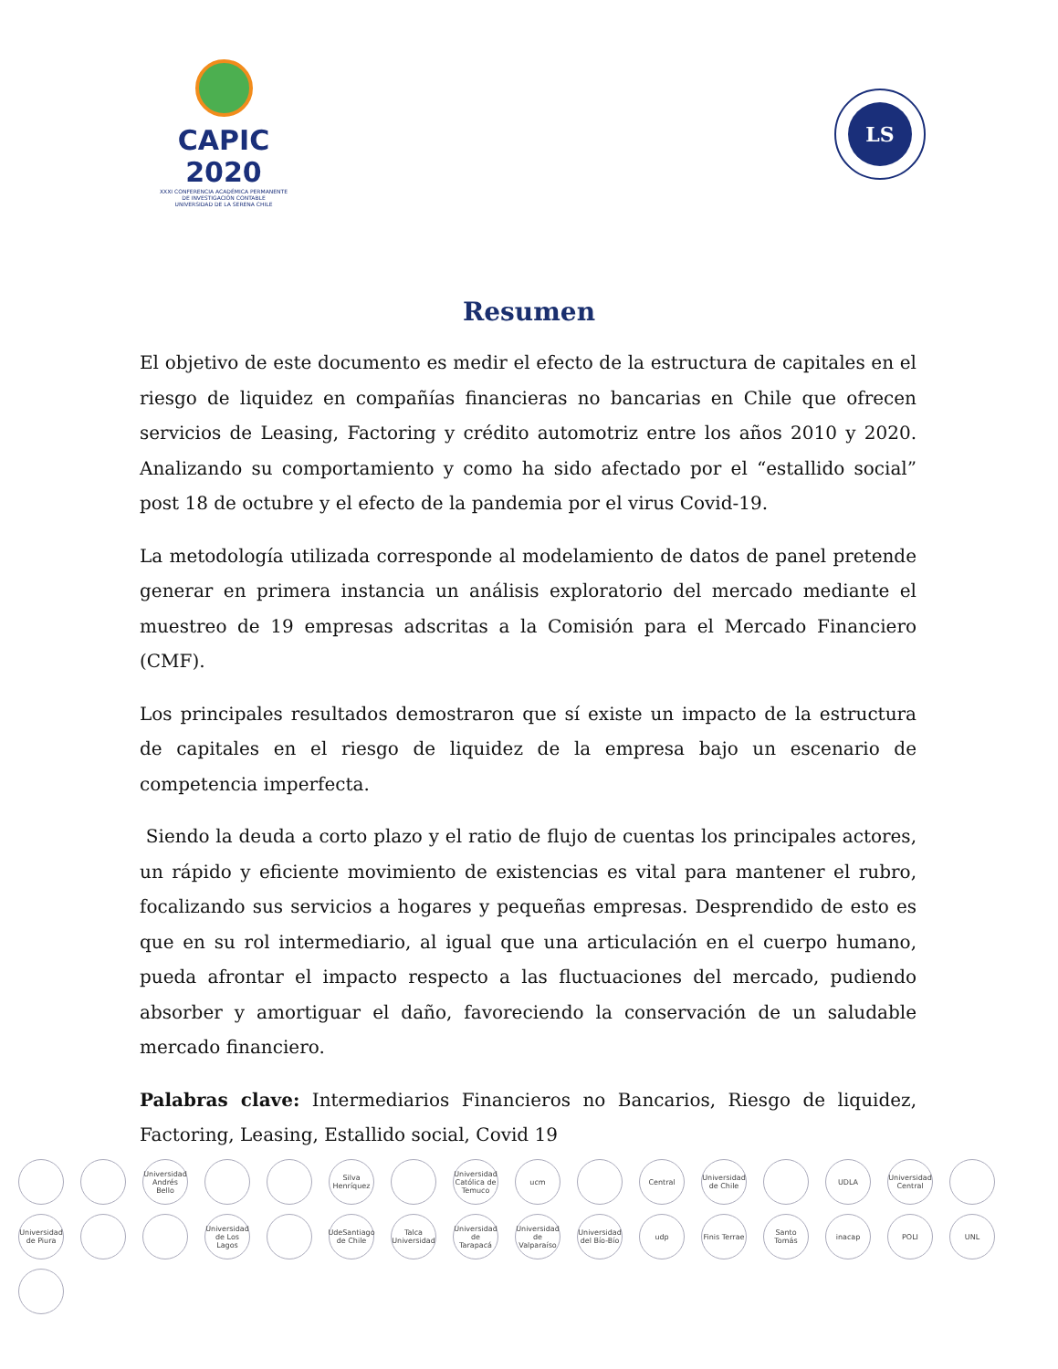CAPIC 2020
XXXI CONFERENCIA ACADÉMICA PERMANENTE DE INVESTIGACIÓN CONTABLE
UNIVERSIDAD DE LA SERENA CHILE
LS
Resumen
El objetivo de este documento es medir el efecto de la estructura de capitales en el riesgo de liquidez en compañías financieras no bancarias en Chile que ofrecen servicios de Leasing, Factoring y crédito automotriz entre los años 2010 y 2020. Analizando su comportamiento y como ha sido afectado por el “estallido social” post 18 de octubre y el efecto de la pandemia por el virus Covid-19.
La metodología utilizada corresponde al modelamiento de datos de panel pretende generar en primera instancia un análisis exploratorio del mercado mediante el muestreo de 19 empresas adscritas a la Comisión para el Mercado Financiero (CMF).
Los principales resultados demostraron que sí existe un impacto de la estructura de capitales en el riesgo de liquidez de la empresa bajo un escenario de competencia imperfecta.
Siendo la deuda a corto plazo y el ratio de flujo de cuentas los principales actores, un rápido y eficiente movimiento de existencias es vital para mantener el rubro, focalizando sus servicios a hogares y pequeñas empresas. Desprendido de esto es que en su rol intermediario, al igual que una articulación en el cuerpo humano, pueda afrontar el impacto respecto a las fluctuaciones del mercado, pudiendo absorber y amortiguar el daño, favoreciendo la conservación de un saludable mercado financiero.
Palabras clave: Intermediarios Financieros no Bancarios, Riesgo de liquidez, Factoring, Leasing, Estallido social, Covid 19
Universidad Andrés Bello Silva Henríquez Universidad Católica de Temuco ucm Central Universidad de Chile UDLA Universidad Central Universidad de Piura Universidad de Los Lagos UdeSantiago de Chile Talca Universidad Universidad de Tarapacá Universidad de Valparaíso Universidad del Bío-Bío udp Finis Terrae Santo Tomás inacap POLI UNL